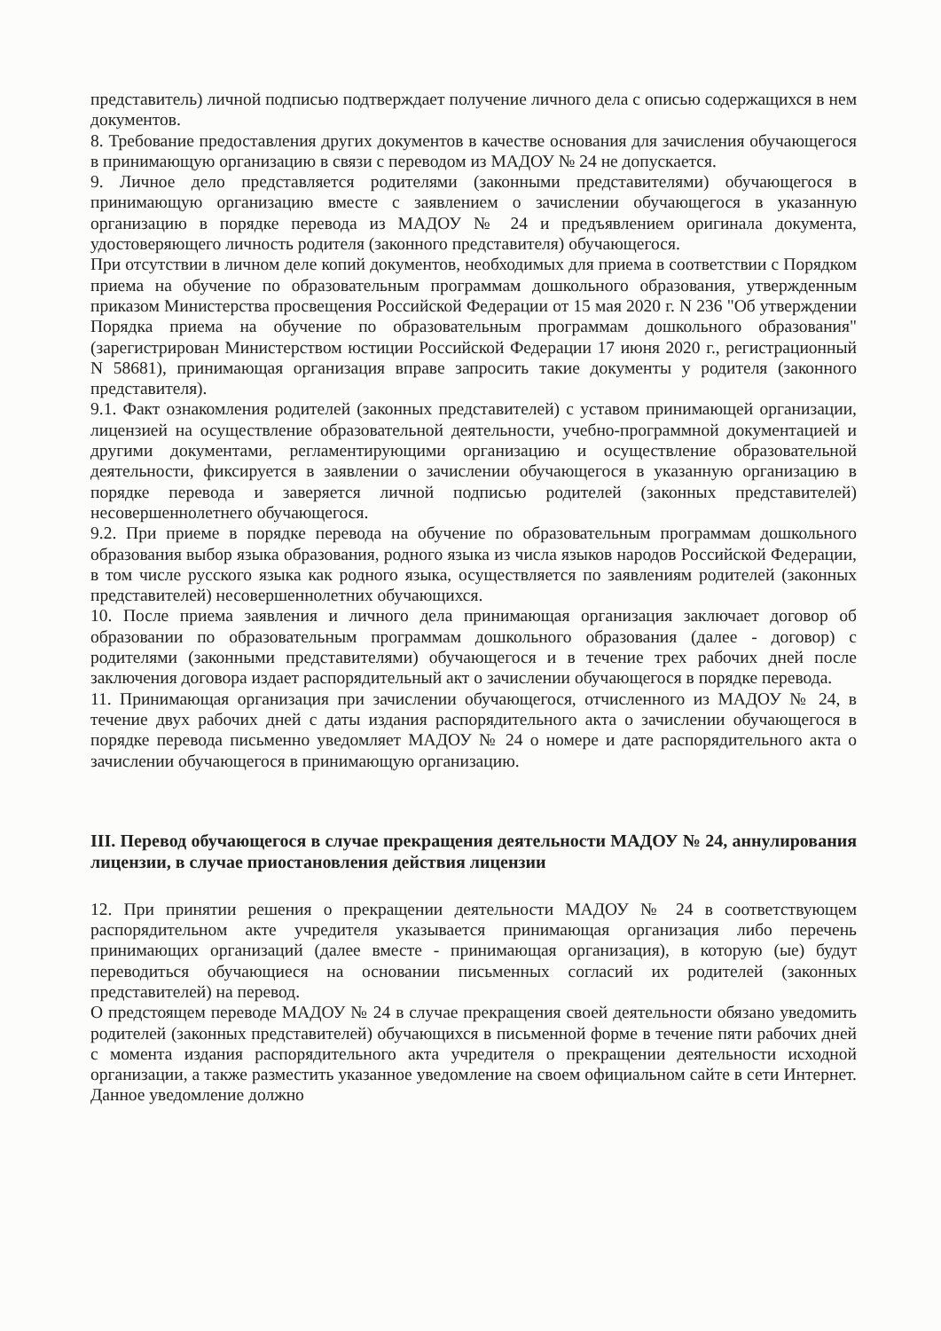представитель) личной подписью подтверждает получение личного дела с описью содержащихся в нем документов.
8. Требование предоставления других документов в качестве основания для зачисления обучающегося в принимающую организацию в связи с переводом из МАДОУ № 24 не допускается.
9. Личное дело представляется родителями (законными представителями) обучающегося в принимающую организацию вместе с заявлением о зачислении обучающегося в указанную организацию в порядке перевода из МАДОУ № 24 и предъявлением оригинала документа, удостоверяющего личность родителя (законного представителя) обучающегося.
При отсутствии в личном деле копий документов, необходимых для приема в соответствии с Порядком приема на обучение по образовательным программам дошкольного образования, утвержденным приказом Министерства просвещения Российской Федерации от 15 мая 2020 г. N 236 "Об утверждении Порядка приема на обучение по образовательным программам дошкольного образования" (зарегистрирован Министерством юстиции Российской Федерации 17 июня 2020 г., регистрационный N 58681), принимающая организация вправе запросить такие документы у родителя (законного представителя).
9.1. Факт ознакомления родителей (законных представителей) с уставом принимающей организации, лицензией на осуществление образовательной деятельности, учебно-программной документацией и другими документами, регламентирующими организацию и осуществление образовательной деятельности, фиксируется в заявлении о зачислении обучающегося в указанную организацию в порядке перевода и заверяется личной подписью родителей (законных представителей) несовершеннолетнего обучающегося.
9.2. При приеме в порядке перевода на обучение по образовательным программам дошкольного образования выбор языка образования, родного языка из числа языков народов Российской Федерации, в том числе русского языка как родного языка, осуществляется по заявлениям родителей (законных представителей) несовершеннолетних обучающихся.
10. После приема заявления и личного дела принимающая организация заключает договор об образовании по образовательным программам дошкольного образования (далее - договор) с родителями (законными представителями) обучающегося и в течение трех рабочих дней после заключения договора издает распорядительный акт о зачислении обучающегося в порядке перевода.
11. Принимающая организация при зачислении обучающегося, отчисленного из МАДОУ № 24, в течение двух рабочих дней с даты издания распорядительного акта о зачислении обучающегося в порядке перевода письменно уведомляет МАДОУ № 24 о номере и дате распорядительного акта о зачислении обучающегося в принимающую организацию.
III. Перевод обучающегося в случае прекращения деятельности МАДОУ № 24, аннулирования лицензии, в случае приостановления действия лицензии
12. При принятии решения о прекращении деятельности МАДОУ № 24 в соответствующем распорядительном акте учредителя указывается принимающая организация либо перечень принимающих организаций (далее вместе - принимающая организация), в которую (ые) будут переводиться обучающиеся на основании письменных согласий их родителей (законных представителей) на перевод.
О предстоящем переводе МАДОУ № 24 в случае прекращения своей деятельности обязано уведомить родителей (законных представителей) обучающихся в письменной форме в течение пяти рабочих дней с момента издания распорядительного акта учредителя о прекращении деятельности исходной организации, а также разместить указанное уведомление на своем официальном сайте в сети Интернет. Данное уведомление должно